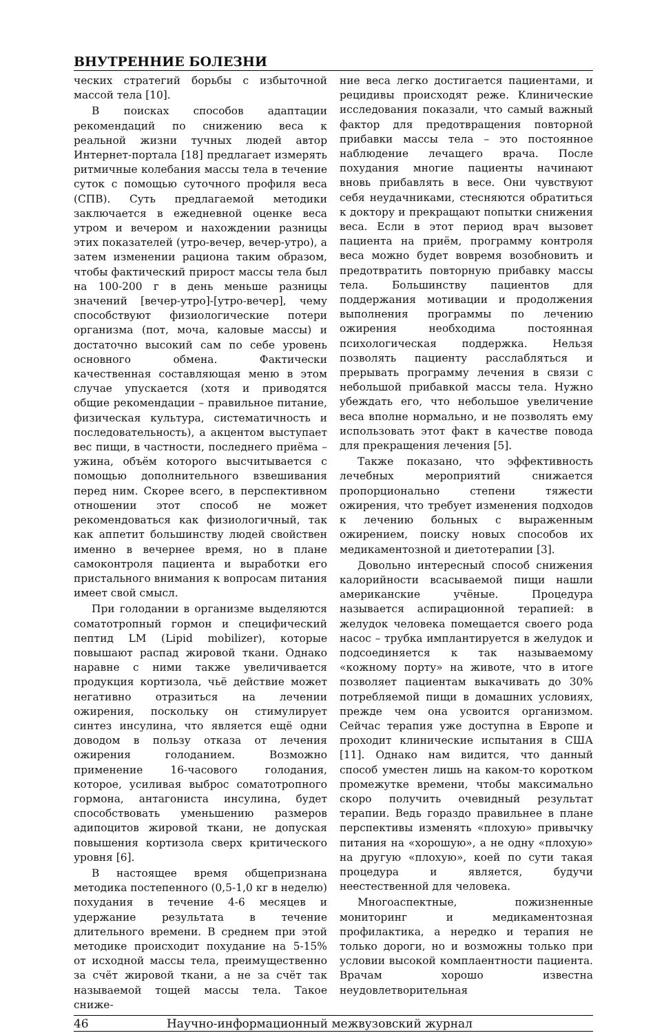ВНУТРЕННИЕ БОЛЕЗНИ
ческих стратегий борьбы с избыточной массой тела [10].
В поисках способов адаптации рекомендаций по снижению веса к реальной жизни тучных людей автор Интернет-портала [18] предлагает измерять ритмичные колебания массы тела в течение суток с помощью суточного профиля веса (СПВ). Суть предлагаемой методики заключается в ежедневной оценке веса утром и вечером и нахождении разницы этих показателей (утро-вечер, вечер-утро), а затем изменении рациона таким образом, чтобы фактический прирост массы тела был на 100-200 г в день меньше разницы значений [вечер-утро]-[утро-вечер], чему способствуют физиологические потери организма (пот, моча, каловые массы) и достаточно высокий сам по себе уровень основного обмена. Фактически качественная составляющая меню в этом случае упускается (хотя и приводятся общие рекомендации – правильное питание, физическая культура, систематичность и последовательность), а акцентом выступает вес пищи, в частности, последнего приёма – ужина, объём которого высчитывается с помощью дополнительного взвешивания перед ним. Скорее всего, в перспективном отношении этот способ не может рекомендоваться как физиологичный, так как аппетит большинству людей свойствен именно в вечернее время, но в плане самоконтроля пациента и выработки его пристального внимания к вопросам питания имеет свой смысл.
При голодании в организме выделяются соматотропный гормон и специфический пептид LM (Lipid mobilizer), которые повышают распад жировой ткани. Однако наравне с ними также увеличивается продукция кортизола, чьё действие может негативно отразиться на лечении ожирения, поскольку он стимулирует синтез инсулина, что является ещё одни доводом в пользу отказа от лечения ожирения голоданием. Возможно применение 16-часового голодания, которое, усиливая выброс соматотропного гормона, антагониста инсулина, будет способствовать уменьшению размеров адипоцитов жировой ткани, не допуская повышения кортизола сверх критического уровня [6].
В настоящее время общепризнана методика постепенного (0,5-1,0 кг в неделю) похудания в течение 4-6 месяцев и удержание результата в течение длительного времени. В среднем при этой методике происходит похудание на 5-15% от исходной массы тела, преимущественно за счёт жировой ткани, а не за счёт так называемой тощей массы тела. Такое сниже-
ние веса легко достигается пациентами, и рецидивы происходят реже. Клинические исследования показали, что самый важный фактор для предотвращения повторной прибавки массы тела – это постоянное наблюдение лечащего врача. После похудания многие пациенты начинают вновь прибавлять в весе. Они чувствуют себя неудачниками, стесняются обратиться к доктору и прекращают попытки снижения веса. Если в этот период врач вызовет пациента на приём, программу контроля веса можно будет вовремя возобновить и предотвратить повторную прибавку массы тела. Большинству пациентов для поддержания мотивации и продолжения выполнения программы по лечению ожирения необходима постоянная психологическая поддержка. Нельзя позволять пациенту расслабляться и прерывать программу лечения в связи с небольшой прибавкой массы тела. Нужно убеждать его, что небольшое увеличение веса вполне нормально, и не позволять ему использовать этот факт в качестве повода для прекращения лечения [5].
Также показано, что эффективность лечебных мероприятий снижается пропорционально степени тяжести ожирения, что требует изменения подходов к лечению больных с выраженным ожирением, поиску новых способов их медикаментозной и диетотерапии [3].
Довольно интересный способ снижения калорийности всасываемой пищи нашли американские учёные. Процедура называется аспирационной терапией: в желудок человека помещается своего рода насос – трубка имплантируется в желудок и подсоединяется к так называемому «кожному порту» на животе, что в итоге позволяет пациентам выкачивать до 30% потребляемой пищи в домашних условиях, прежде чем она усвоится организмом. Сейчас терапия уже доступна в Европе и проходит клинические испытания в США [11]. Однако нам видится, что данный способ уместен лишь на каком-то коротком промежутке времени, чтобы максимально скоро получить очевидный результат терапии. Ведь гораздо правильнее в плане перспективы изменять «плохую» привычку питания на «хорошую», а не одну «плохую» на другую «плохую», коей по сути такая процедура и является, будучи неестественной для человека.
Многоаспектные, пожизненные мониторинг и медикаментозная профилактика, а нередко и терапия не только дороги, но и возможны только при условии высокой комплаентности пациента. Врачам хорошо известна неудовлетворительная
46 Научно-информационный межвузовский журнал